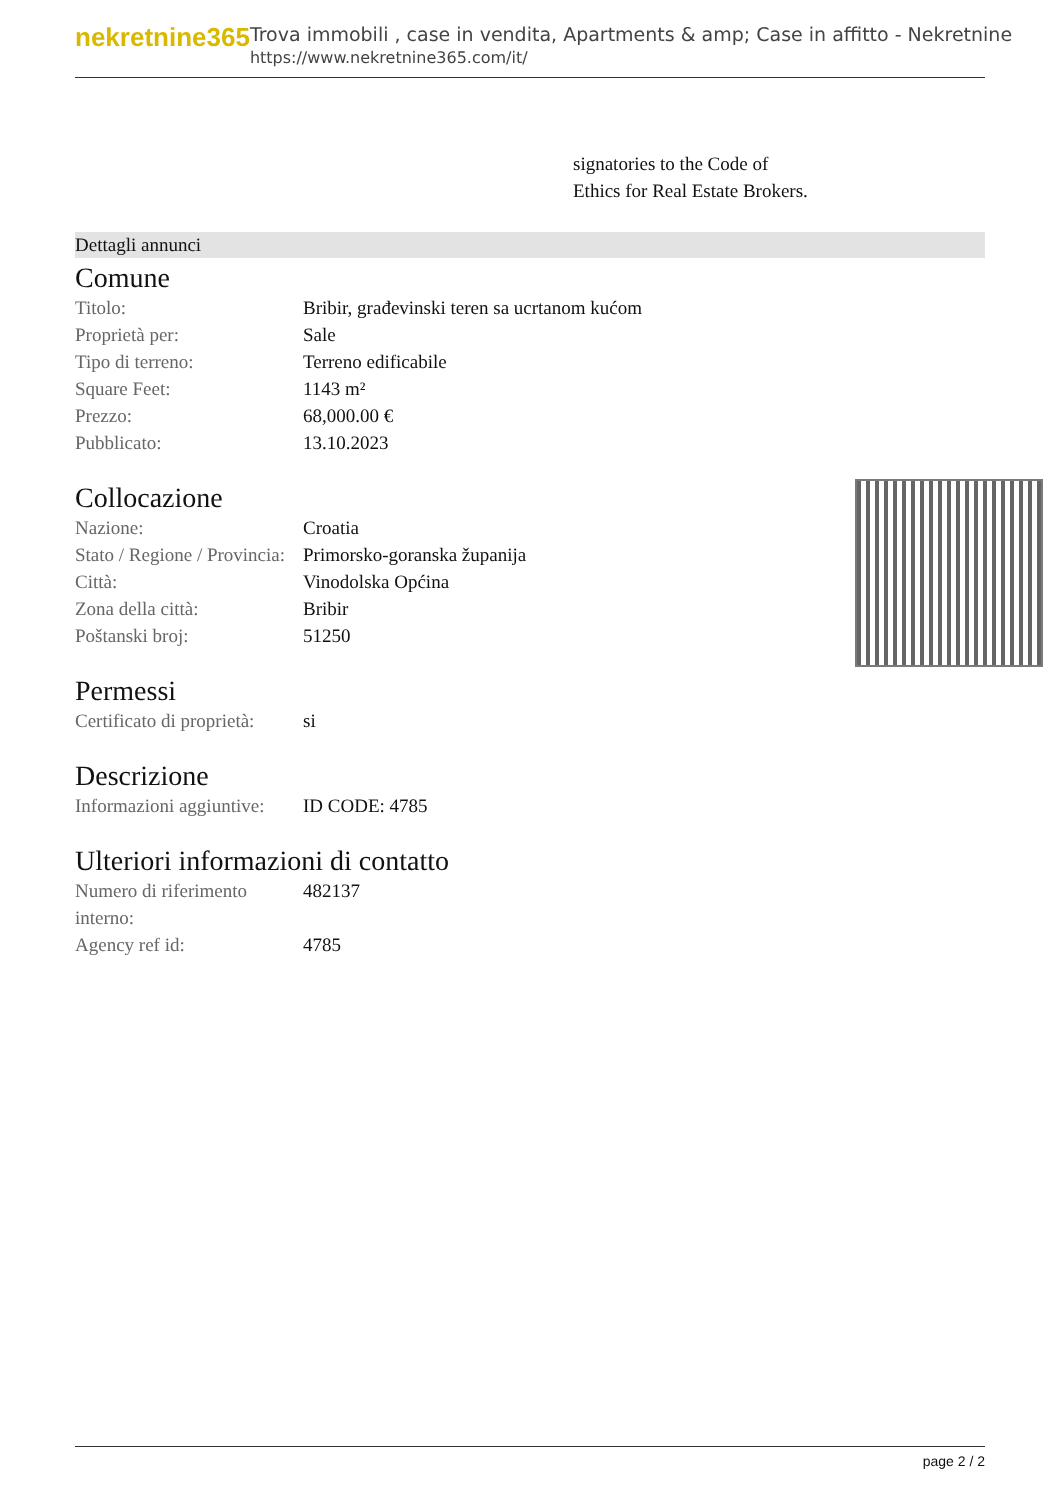nekretnine365
Trova immobili , case in vendita, Apartments & amp; Case in affitto - Nekretnine
https://www.nekretnine365.com/it/
signatories to the Code of
Ethics for Real Estate Brokers.
Dettagli annunci
Comune
| Titolo: | Bribir, građevinski teren sa ucrtanom kućom |
| Proprietà per: | Sale |
| Tipo di terreno: | Terreno edificabile |
| Square Feet: | 1143 m² |
| Prezzo: | 68,000.00 € |
| Pubblicato: | 13.10.2023 |
Collocazione
| Nazione: | Croatia |
| Stato / Regione / Provincia: | Primorsko-goranska županija |
| Città: | Vinodolska Općina |
| Zona della città: | Bribir |
| Poštanski broj: | 51250 |
Permessi
| Certificato di proprietà: | si |
Descrizione
| Informazioni aggiuntive: | ID CODE: 4785 |
Ulteriori informazioni di contatto
| Numero di riferimento interno: | 482137 |
| Agency ref id: | 4785 |
page 2 / 2